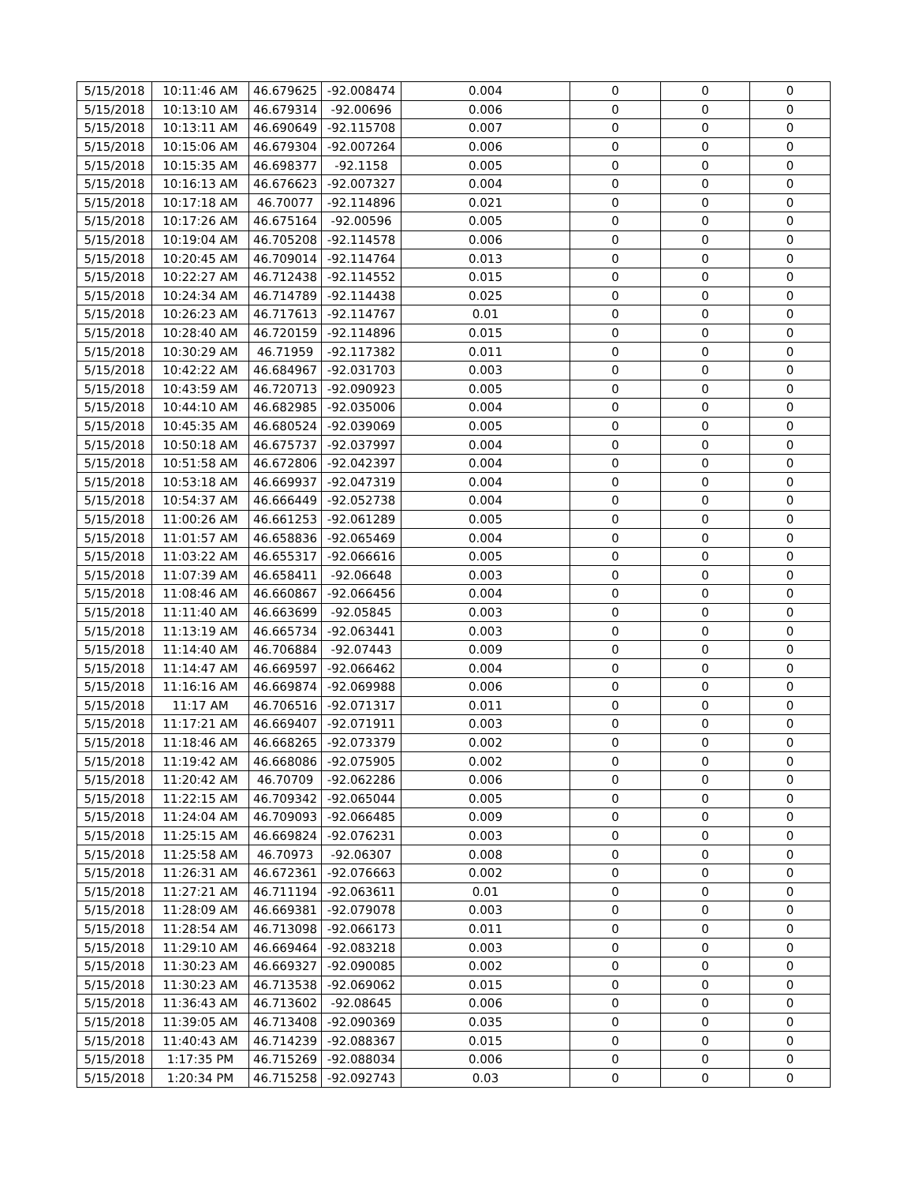| 5/15/2018 | 10:11:46 AM | 46.679625 | -92.008474 | 0.004 | 0 | 0 | 0 |
| 5/15/2018 | 10:13:10 AM | 46.679314 | -92.00696 | 0.006 | 0 | 0 | 0 |
| 5/15/2018 | 10:13:11 AM | 46.690649 | -92.115708 | 0.007 | 0 | 0 | 0 |
| 5/15/2018 | 10:15:06 AM | 46.679304 | -92.007264 | 0.006 | 0 | 0 | 0 |
| 5/15/2018 | 10:15:35 AM | 46.698377 | -92.1158 | 0.005 | 0 | 0 | 0 |
| 5/15/2018 | 10:16:13 AM | 46.676623 | -92.007327 | 0.004 | 0 | 0 | 0 |
| 5/15/2018 | 10:17:18 AM | 46.70077 | -92.114896 | 0.021 | 0 | 0 | 0 |
| 5/15/2018 | 10:17:26 AM | 46.675164 | -92.00596 | 0.005 | 0 | 0 | 0 |
| 5/15/2018 | 10:19:04 AM | 46.705208 | -92.114578 | 0.006 | 0 | 0 | 0 |
| 5/15/2018 | 10:20:45 AM | 46.709014 | -92.114764 | 0.013 | 0 | 0 | 0 |
| 5/15/2018 | 10:22:27 AM | 46.712438 | -92.114552 | 0.015 | 0 | 0 | 0 |
| 5/15/2018 | 10:24:34 AM | 46.714789 | -92.114438 | 0.025 | 0 | 0 | 0 |
| 5/15/2018 | 10:26:23 AM | 46.717613 | -92.114767 | 0.01 | 0 | 0 | 0 |
| 5/15/2018 | 10:28:40 AM | 46.720159 | -92.114896 | 0.015 | 0 | 0 | 0 |
| 5/15/2018 | 10:30:29 AM | 46.71959 | -92.117382 | 0.011 | 0 | 0 | 0 |
| 5/15/2018 | 10:42:22 AM | 46.684967 | -92.031703 | 0.003 | 0 | 0 | 0 |
| 5/15/2018 | 10:43:59 AM | 46.720713 | -92.090923 | 0.005 | 0 | 0 | 0 |
| 5/15/2018 | 10:44:10 AM | 46.682985 | -92.035006 | 0.004 | 0 | 0 | 0 |
| 5/15/2018 | 10:45:35 AM | 46.680524 | -92.039069 | 0.005 | 0 | 0 | 0 |
| 5/15/2018 | 10:50:18 AM | 46.675737 | -92.037997 | 0.004 | 0 | 0 | 0 |
| 5/15/2018 | 10:51:58 AM | 46.672806 | -92.042397 | 0.004 | 0 | 0 | 0 |
| 5/15/2018 | 10:53:18 AM | 46.669937 | -92.047319 | 0.004 | 0 | 0 | 0 |
| 5/15/2018 | 10:54:37 AM | 46.666449 | -92.052738 | 0.004 | 0 | 0 | 0 |
| 5/15/2018 | 11:00:26 AM | 46.661253 | -92.061289 | 0.005 | 0 | 0 | 0 |
| 5/15/2018 | 11:01:57 AM | 46.658836 | -92.065469 | 0.004 | 0 | 0 | 0 |
| 5/15/2018 | 11:03:22 AM | 46.655317 | -92.066616 | 0.005 | 0 | 0 | 0 |
| 5/15/2018 | 11:07:39 AM | 46.658411 | -92.06648 | 0.003 | 0 | 0 | 0 |
| 5/15/2018 | 11:08:46 AM | 46.660867 | -92.066456 | 0.004 | 0 | 0 | 0 |
| 5/15/2018 | 11:11:40 AM | 46.663699 | -92.05845 | 0.003 | 0 | 0 | 0 |
| 5/15/2018 | 11:13:19 AM | 46.665734 | -92.063441 | 0.003 | 0 | 0 | 0 |
| 5/15/2018 | 11:14:40 AM | 46.706884 | -92.07443 | 0.009 | 0 | 0 | 0 |
| 5/15/2018 | 11:14:47 AM | 46.669597 | -92.066462 | 0.004 | 0 | 0 | 0 |
| 5/15/2018 | 11:16:16 AM | 46.669874 | -92.069988 | 0.006 | 0 | 0 | 0 |
| 5/15/2018 | 11:17 AM | 46.706516 | -92.071317 | 0.011 | 0 | 0 | 0 |
| 5/15/2018 | 11:17:21 AM | 46.669407 | -92.071911 | 0.003 | 0 | 0 | 0 |
| 5/15/2018 | 11:18:46 AM | 46.668265 | -92.073379 | 0.002 | 0 | 0 | 0 |
| 5/15/2018 | 11:19:42 AM | 46.668086 | -92.075905 | 0.002 | 0 | 0 | 0 |
| 5/15/2018 | 11:20:42 AM | 46.70709 | -92.062286 | 0.006 | 0 | 0 | 0 |
| 5/15/2018 | 11:22:15 AM | 46.709342 | -92.065044 | 0.005 | 0 | 0 | 0 |
| 5/15/2018 | 11:24:04 AM | 46.709093 | -92.066485 | 0.009 | 0 | 0 | 0 |
| 5/15/2018 | 11:25:15 AM | 46.669824 | -92.076231 | 0.003 | 0 | 0 | 0 |
| 5/15/2018 | 11:25:58 AM | 46.70973 | -92.06307 | 0.008 | 0 | 0 | 0 |
| 5/15/2018 | 11:26:31 AM | 46.672361 | -92.076663 | 0.002 | 0 | 0 | 0 |
| 5/15/2018 | 11:27:21 AM | 46.711194 | -92.063611 | 0.01 | 0 | 0 | 0 |
| 5/15/2018 | 11:28:09 AM | 46.669381 | -92.079078 | 0.003 | 0 | 0 | 0 |
| 5/15/2018 | 11:28:54 AM | 46.713098 | -92.066173 | 0.011 | 0 | 0 | 0 |
| 5/15/2018 | 11:29:10 AM | 46.669464 | -92.083218 | 0.003 | 0 | 0 | 0 |
| 5/15/2018 | 11:30:23 AM | 46.669327 | -92.090085 | 0.002 | 0 | 0 | 0 |
| 5/15/2018 | 11:30:23 AM | 46.713538 | -92.069062 | 0.015 | 0 | 0 | 0 |
| 5/15/2018 | 11:36:43 AM | 46.713602 | -92.08645 | 0.006 | 0 | 0 | 0 |
| 5/15/2018 | 11:39:05 AM | 46.713408 | -92.090369 | 0.035 | 0 | 0 | 0 |
| 5/15/2018 | 11:40:43 AM | 46.714239 | -92.088367 | 0.015 | 0 | 0 | 0 |
| 5/15/2018 | 1:17:35 PM | 46.715269 | -92.088034 | 0.006 | 0 | 0 | 0 |
| 5/15/2018 | 1:20:34 PM | 46.715258 | -92.092743 | 0.03 | 0 | 0 | 0 |